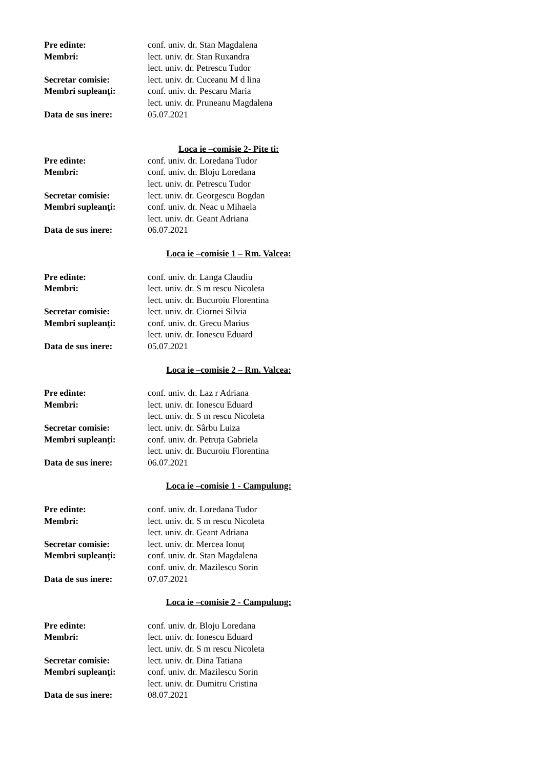Pre edinte: conf. univ. dr. Stan Magdalena
Membri: lect. univ. dr. Stan Ruxandra
lect. univ. dr. Petrescu Tudor
Secretar comisie: lect. univ. dr. Cuceanu M d lina
Membri supleanți: conf. univ. dr. Pescaru Maria
lect. univ. dr. Pruneanu Magdalena
Data de sus inere: 05.07.2021
Loca ie –comisie 2- Pite ti:
Pre edinte: conf. univ. dr. Loredana Tudor
Membri: conf. univ. dr. Bloju Loredana
lect. univ. dr. Petrescu Tudor
Secretar comisie: lect. univ. dr. Georgescu Bogdan
Membri supleanți: conf. univ. dr. Neac u Mihaela
lect. univ. dr. Geant Adriana
Data de sus inere: 06.07.2021
Loca ie –comisie 1 – Rm. Valcea:
Pre edinte: conf. univ. dr. Langa Claudiu
Membri: lect. univ. dr. S m rescu Nicoleta
lect. univ. dr. Bucuroiu Florentina
Secretar comisie: lect. univ. dr. Ciornei Silvia
Membri supleanți: conf. univ. dr. Grecu Marius
lect. univ. dr. Ionescu Eduard
Data de sus inere: 05.07.2021
Loca ie –comisie 2 – Rm. Valcea:
Pre edinte: conf. univ. dr. Laz r Adriana
Membri: lect. univ. dr. Ionescu Eduard
lect. univ. dr. S m rescu Nicoleta
Secretar comisie: lect. univ. dr. Sârbu Luiza
Membri supleanți: conf. univ. dr. Petruța Gabriela
lect. univ. dr. Bucuroiu Florentina
Data de sus inere: 06.07.2021
Loca ie –comisie 1 - Campulung:
Pre edinte: conf. univ. dr. Loredana Tudor
Membri: lect. univ. dr. S m rescu Nicoleta
lect. univ. dr. Geant Adriana
Secretar comisie: lect. univ. dr. Mercea Ionuț
Membri supleanți: conf. univ. dr. Stan Magdalena
conf. univ. dr. Mazilescu Sorin
Data de sus inere: 07.07.2021
Loca ie –comisie 2 - Campulung:
Pre edinte: conf. univ. dr. Bloju Loredana
Membri: lect. univ. dr. Ionescu Eduard
lect. univ. dr. S m rescu Nicoleta
Secretar comisie: lect. univ. dr. Dina Tatiana
Membri supleanți: conf. univ. dr. Mazilescu Sorin
lect. univ. dr. Dumitru Cristina
Data de sus inere: 08.07.2021